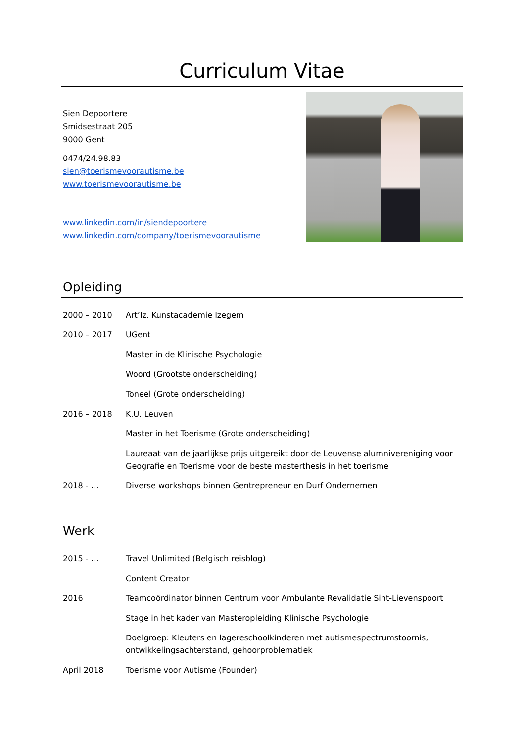Curriculum Vitae
Sien Depoortere
Smidsestraat 205
9000 Gent
0474/24.98.83
sien@toerismevoorautisme.be
www.toerismevoorautisme.be
www.linkedin.com/in/siendepoortere
www.linkedin.com/company/toerismevoorautisme
Opleiding
2000 – 2010 Art’Iz, Kunstacademie Izegem
2010 – 2017 UGent
Master in de Klinische Psychologie
Woord (Grootste onderscheiding)
Toneel (Grote onderscheiding)
2016 – 2018 K.U. Leuven
Master in het Toerisme (Grote onderscheiding)
Laureaat van de jaarlijkse prijs uitgereikt door de Leuvense alumnivereniging voor Geografie en Toerisme voor de beste masterthesis in het toerisme
2018 - … Diverse workshops binnen Gentrepreneur en Durf Ondernemen
Werk
2015 - … Travel Unlimited (Belgisch reisblog)
Content Creator
2016 Teamcoördinator binnen Centrum voor Ambulante Revalidatie Sint-Lievenspoort
Stage in het kader van Masteropleiding Klinische Psychologie
Doelgroep: Kleuters en lagereschoolkinderen met autismespectrumstoornis, ontwikkelingsachterstand, gehoorproblematiek
April 2018 Toerisme voor Autisme (Founder)